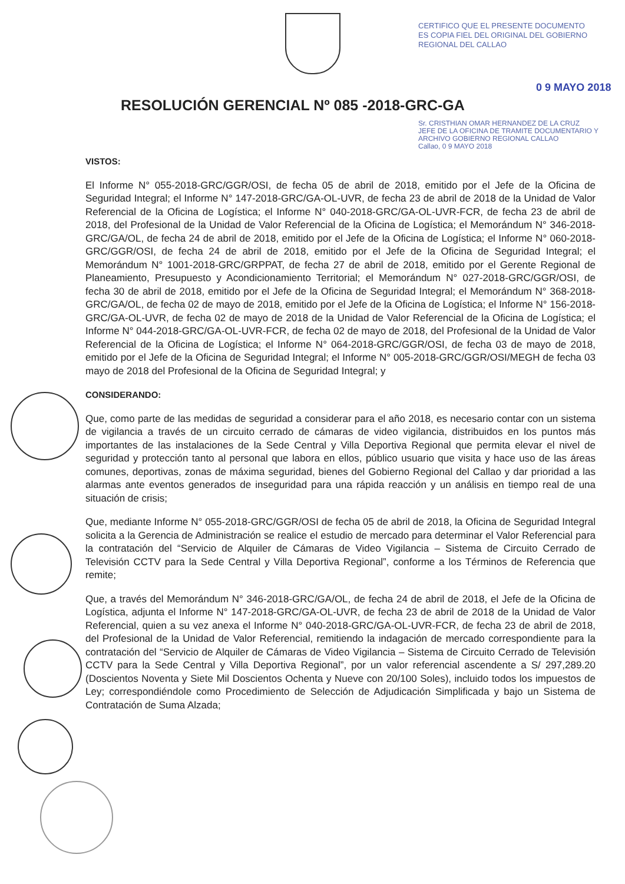CERTIFICO QUE EL PRESENTE DOCUMENTO ES COPIA FIEL DEL ORIGINAL DEL GOBIERNO REGIONAL DEL CALLAO
0 9 MAYO 2018
RESOLUCIÓN GERENCIAL Nº 085 -2018-GRC-GA
Sr. CRISTHIAN OMAR HERNANDEZ DE LA CRUZ
JEFE DE LA OFICINA DE TRAMITE DOCUMENTARIO Y ARCHIVO GOBIERNO REGIONAL CALLAO
Callao, 0 9 MAYO 2018
VISTOS:
El Informe N° 055-2018-GRC/GGR/OSI, de fecha 05 de abril de 2018, emitido por el Jefe de la Oficina de Seguridad Integral; el Informe N° 147-2018-GRC/GA-OL-UVR, de fecha 23 de abril de 2018 de la Unidad de Valor Referencial de la Oficina de Logística; el Informe N° 040-2018-GRC/GA-OL-UVR-FCR, de fecha 23 de abril de 2018, del Profesional de la Unidad de Valor Referencial de la Oficina de Logística; el Memorándum N° 346-2018-GRC/GA/OL, de fecha 24 de abril de 2018, emitido por el Jefe de la Oficina de Logística; el Informe N° 060-2018-GRC/GGR/OSI, de fecha 24 de abril de 2018, emitido por el Jefe de la Oficina de Seguridad Integral; el Memorándum N° 1001-2018-GRC/GRPPAT, de fecha 27 de abril de 2018, emitido por el Gerente Regional de Planeamiento, Presupuesto y Acondicionamiento Territorial; el Memorándum N° 027-2018-GRC/GGR/OSI, de fecha 30 de abril de 2018, emitido por el Jefe de la Oficina de Seguridad Integral; el Memorándum N° 368-2018-GRC/GA/OL, de fecha 02 de mayo de 2018, emitido por el Jefe de la Oficina de Logística; el Informe N° 156-2018-GRC/GA-OL-UVR, de fecha 02 de mayo de 2018 de la Unidad de Valor Referencial de la Oficina de Logística; el Informe N° 044-2018-GRC/GA-OL-UVR-FCR, de fecha 02 de mayo de 2018, del Profesional de la Unidad de Valor Referencial de la Oficina de Logística; el Informe N° 064-2018-GRC/GGR/OSI, de fecha 03 de mayo de 2018, emitido por el Jefe de la Oficina de Seguridad Integral; el Informe N° 005-2018-GRC/GGR/OSI/MEGH de fecha 03 mayo de 2018 del Profesional de la Oficina de Seguridad Integral; y
CONSIDERANDO:
Que, como parte de las medidas de seguridad a considerar para el año 2018, es necesario contar con un sistema de vigilancia a través de un circuito cerrado de cámaras de video vigilancia, distribuidos en los puntos más importantes de las instalaciones de la Sede Central y Villa Deportiva Regional que permita elevar el nivel de seguridad y protección tanto al personal que labora en ellos, público usuario que visita y hace uso de las áreas comunes, deportivas, zonas de máxima seguridad, bienes del Gobierno Regional del Callao y dar prioridad a las alarmas ante eventos generados de inseguridad para una rápida reacción y un análisis en tiempo real de una situación de crisis;
Que, mediante Informe N° 055-2018-GRC/GGR/OSI de fecha 05 de abril de 2018, la Oficina de Seguridad Integral solicita a la Gerencia de Administración se realice el estudio de mercado para determinar el Valor Referencial para la contratación del “Servicio de Alquiler de Cámaras de Video Vigilancia – Sistema de Circuito Cerrado de Televisión CCTV para la Sede Central y Villa Deportiva Regional”, conforme a los Términos de Referencia que remite;
Que, a través del Memorándum N° 346-2018-GRC/GA/OL, de fecha 24 de abril de 2018, el Jefe de la Oficina de Logística, adjunta el Informe N° 147-2018-GRC/GA-OL-UVR, de fecha 23 de abril de 2018 de la Unidad de Valor Referencial, quien a su vez anexa el Informe N° 040-2018-GRC/GA-OL-UVR-FCR, de fecha 23 de abril de 2018, del Profesional de la Unidad de Valor Referencial, remitiendo la indagación de mercado correspondiente para la contratación del “Servicio de Alquiler de Cámaras de Video Vigilancia – Sistema de Circuito Cerrado de Televisión CCTV para la Sede Central y Villa Deportiva Regional”, por un valor referencial ascendente a S/ 297,289.20 (Doscientos Noventa y Siete Mil Doscientos Ochenta y Nueve con 20/100 Soles), incluido todos los impuestos de Ley; correspondiéndole como Procedimiento de Selección de Adjudicación Simplificada y bajo un Sistema de Contratación de Suma Alzada;